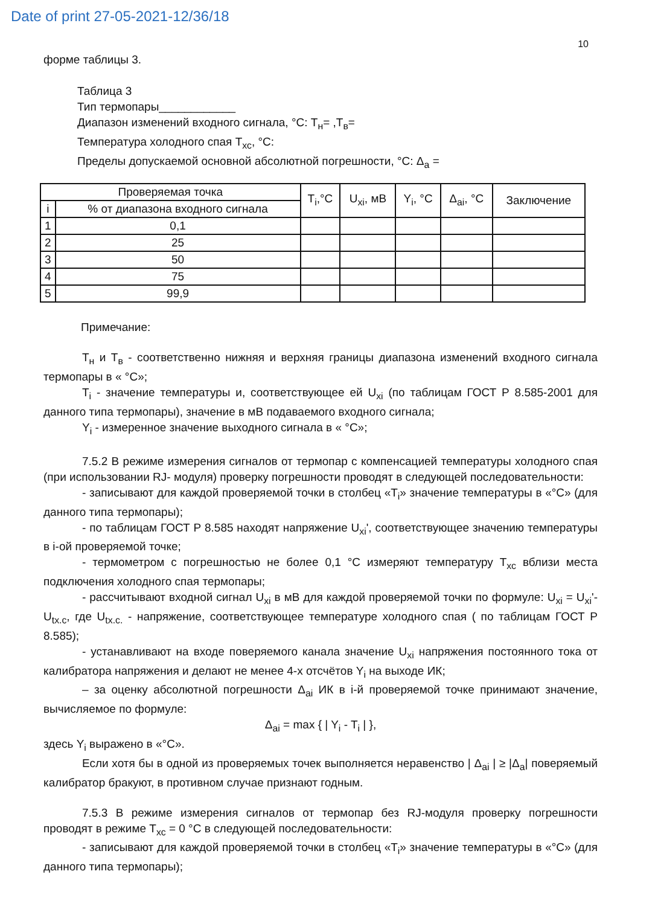Date of print 27-05-2021-12/36/18
10
форме таблицы 3.
Таблица 3
Тип термопары____________
Диапазон изменений входного сигнала, °С: Т<sub>н</sub>= ,Т<sub>в</sub>=
Температура холодного спая Т<sub>хс</sub>, °С:
Пределы допускаемой основной абсолютной погрешности, °С: Δ<sub>a</sub> =
| Проверяемая точка | | T<sub>i</sub>,°С | U<sub>xi</sub>, мВ | Y<sub>i</sub>, °С | Δ<sub>ai</sub>, °С | Заключение |
| --- | --- | --- | --- | --- | --- | --- |
| i | % от диапазона входного сигнала | | | | | |
| 1 | 0,1 | | | | | |
| 2 | 25 | | | | | |
| 3 | 50 | | | | | |
| 4 | 75 | | | | | |
| 5 | 99,9 | | | | | |
Примечание:
Т<sub>н</sub> и Т<sub>в</sub> - соответственно нижняя и верхняя границы диапазона изменений входного сигнала термопары в « °С»;
Т<sub>i</sub> - значение температуры и, соответствующее ей U<sub>xi</sub> (по таблицам ГОСТ Р 8.585-2001 для данного типа термопары), значение в мВ подаваемого входного сигнала;
Y<sub>i</sub> - измеренное значение выходного сигнала в « °С»;
7.5.2 В режиме измерения сигналов от термопар с компенсацией температуры холодного спая (при использовании RJ- модуля) проверку погрешности проводят в следующей последовательности:
- записывают для каждой проверяемой точки в столбец «Т<sub>i</sub>» значение температуры в «°С» (для данного типа термопары);
- по таблицам ГОСТ Р 8.585 находят напряжение U<sub>xi</sub>', соответствующее значению температуры в i-ой проверяемой точке;
- термометром с погрешностью не более 0,1 °С измеряют температуру Т<sub>хс</sub> вблизи места подключения холодного спая термопары;
- рассчитывают входной сигнал U<sub>xi</sub> в мВ для каждой проверяемой точки по формуле: U<sub>xi</sub> = U<sub>xi</sub>'- U<sub>tx.c</sub>, где U<sub>tx.c.</sub> - напряжение, соответствующее температуре холодного спая ( по таблицам ГОСТ Р 8.585);
- устанавливают на входе поверяемого канала значение U<sub>xi</sub> напряжения постоянного тока от калибратора напряжения и делают не менее 4-х отсчётов Y<sub>i</sub> на выходе ИК;
– за оценку абсолютной погрешности Δ<sub>ai</sub> ИК в i-й проверяемой точке принимают значение, вычисляемое по формуле:
Δ<sub>ai</sub> = max { | Y<sub>i</sub> - T<sub>i</sub> | },
здесь Y<sub>i</sub> выражено в «°С».
Если хотя бы в одной из проверяемых точек выполняется неравенство | Δ<sub>ai</sub> | ≥ |Δ<sub>a</sub>| поверяемый калибратор бракуют, в противном случае признают годным.
7.5.3 В режиме измерения сигналов от термопар без RJ-модуля проверку погрешности проводят в режиме Т<sub>хс</sub> = 0 °С в следующей последовательности:
- записывают для каждой проверяемой точки в столбец «Т<sub>i</sub>» значение температуры в «°С» (для данного типа термопары);